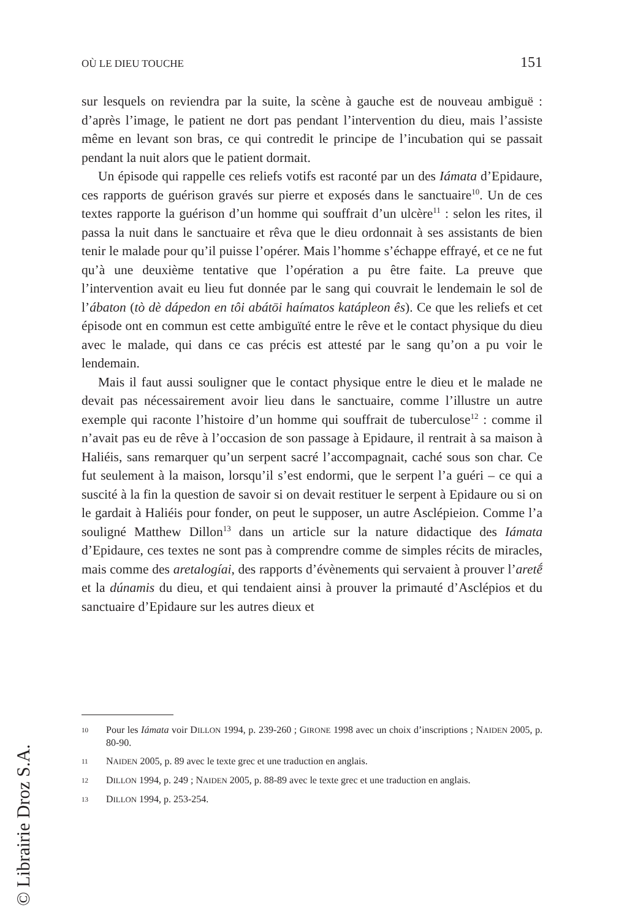OÙ LE DIEU TOUCHE 151
sur lesquels on reviendra par la suite, la scène à gauche est de nouveau ambiguë : d’après l’image, le patient ne dort pas pendant l’intervention du dieu, mais l’assiste même en levant son bras, ce qui contredit le principe de l’incubation qui se passait pendant la nuit alors que le patient dormait.
Un épisode qui rappelle ces reliefs votifs est raconté par un des Iámata d’Epidaure, ces rapports de guérison gravés sur pierre et exposés dans le sanctuaire<sup>10</sup>. Un de ces textes rapporte la guérison d’un homme qui souffrait d’un ulcère<sup>11</sup> : selon les rites, il passa la nuit dans le sanctuaire et rêva que le dieu ordonnait à ses assistants de bien tenir le malade pour qu’il puisse l’opérer. Mais l’homme s’échappe effrayé, et ce ne fut qu’à une deuxième tentative que l’opération a pu être faite. La preuve que l’intervention avait eu lieu fut donnée par le sang qui couvrait le lendemain le sol de l’ábaton (tò dè dápedon en tôi abátōi haímatos katápleon ês). Ce que les reliefs et cet épisode ont en commun est cette ambiguïté entre le rêve et le contact physique du dieu avec le malade, qui dans ce cas précis est attesté par le sang qu’on a pu voir le lendemain.
Mais il faut aussi souligner que le contact physique entre le dieu et le malade ne devait pas nécessairement avoir lieu dans le sanctuaire, comme l’illustre un autre exemple qui raconte l’histoire d’un homme qui souffrait de tuberculose<sup>12</sup> : comme il n’avait pas eu de rêve à l’occasion de son passage à Epidaure, il rentrait à sa maison à Haliéis, sans remarquer qu’un serpent sacré l’accompagnait, caché sous son char. Ce fut seulement à la maison, lorsqu’il s’est endormi, que le serpent l’a guéri – ce qui a suscité à la fin la question de savoir si on devait restituer le serpent à Epidaure ou si on le gardait à Haliéis pour fonder, on peut le supposer, un autre Asclépieion. Comme l’a souligné Matthew Dillon<sup>13</sup> dans un article sur la nature didactique des Iámata d’Epidaure, ces textes ne sont pas à comprendre comme de simples récits de miracles, mais comme des aretalogíai, des rapports d’évènements qui servaient à prouver l’aretḗ et la dúnamis du dieu, et qui tendaient ainsi à prouver la primauté d’Asclépios et du sanctuaire d’Epidaure sur les autres dieux et
10 Pour les Iámata voir DILLON 1994, p. 239-260 ; GIRONE 1998 avec un choix d’inscriptions ; NAIDEN 2005, p. 80-90.
11 NAIDEN 2005, p. 89 avec le texte grec et une traduction en anglais.
12 DILLON 1994, p. 249 ; NAIDEN 2005, p. 88-89 avec le texte grec et une traduction en anglais.
13 DILLON 1994, p. 253-254.
© Librairie Droz S.A.